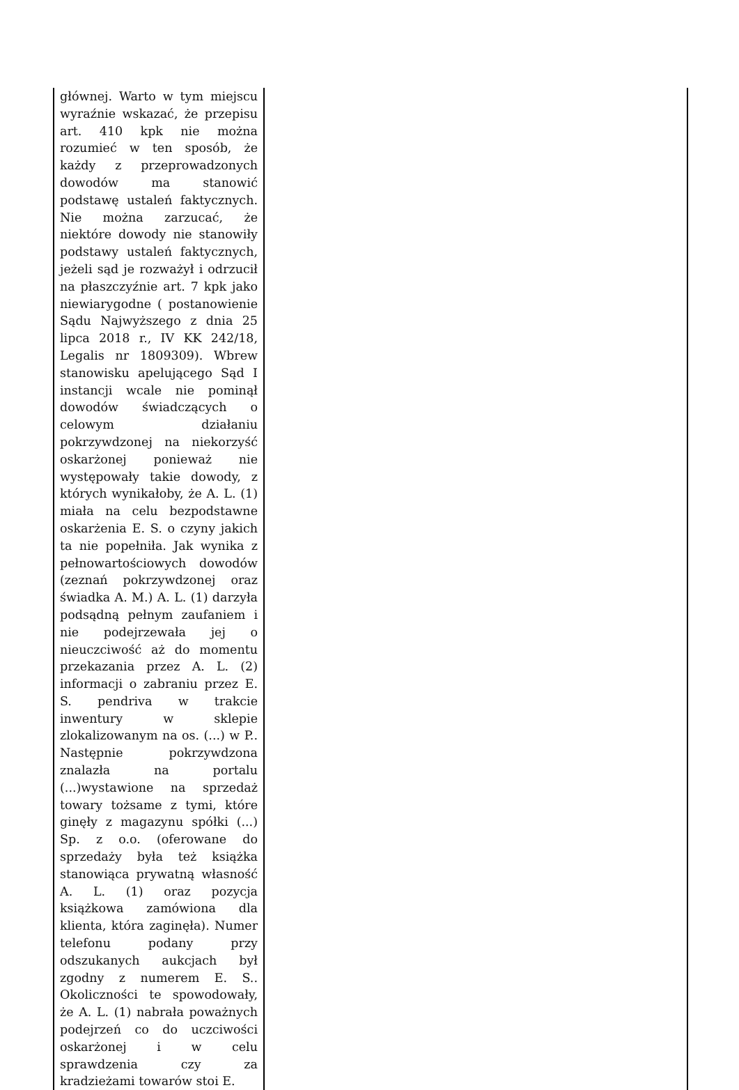| głównej. Warto w tym miejscu wyraźnie wskazać, że przepisu art. 410 kpk nie można rozumieć w ten sposób, że każdy z przeprowadzonych dowodów ma stanowić podstawę ustaleń faktycznych. Nie można zarzucać, że niektóre dowody nie stanowiły podstawy ustaleń faktycznych, jeżeli sąd je rozważył i odrzucił na płaszczyźnie art. 7 kpk jako niewiarygodne ( postanowienie Sądu Najwyższego z dnia 25 lipca 2018 r., IV KK 242/18, Legalis nr 1809309). Wbrew stanowisku apelującego Sąd I instancji wcale nie pominął dowodów świadczących o celowym działaniu pokrzywdzonej na niekorzyść oskarżonej ponieważ nie występowały takie dowody, z których wynikałoby, że A. L. (1) miała na celu bezpodstawne oskarżenia E. S. o czyny jakich ta nie popełniła. Jak wynika z pełnowartościowych dowodów (zeznań pokrzywdzonej oraz świadka A. M.) A. L. (1) darzyła podsądną pełnym zaufaniem i nie podejrzewała jej o nieuczciwość aż do momentu przekazania przez A. L. (2) informacji o zabraniu przez E. S. pendriva w trakcie inwentury w sklepie zlokalizowanym na os. (...) w P.. Następnie pokrzywdzona znalazła na portalu (...)wystawione na sprzedaż towary tożsame z tymi, które ginęły z magazynu spółki (...) Sp. z o.o. (oferowane do sprzedaży była też książka stanowiąca prywatną własność A. L. (1) oraz pozycja książkowa zamówiona dla klienta, która zaginęła). Numer telefonu podany przy odszukanych aukcjach był zgodny z numerem E. S.. Okoliczności te spowodowały, że A. L. (1) nabrała poważnych podejrzeń co do uczciwości oskarżonej i w celu sprawdzenia czy za kradzieżami towarów stoi E. | |